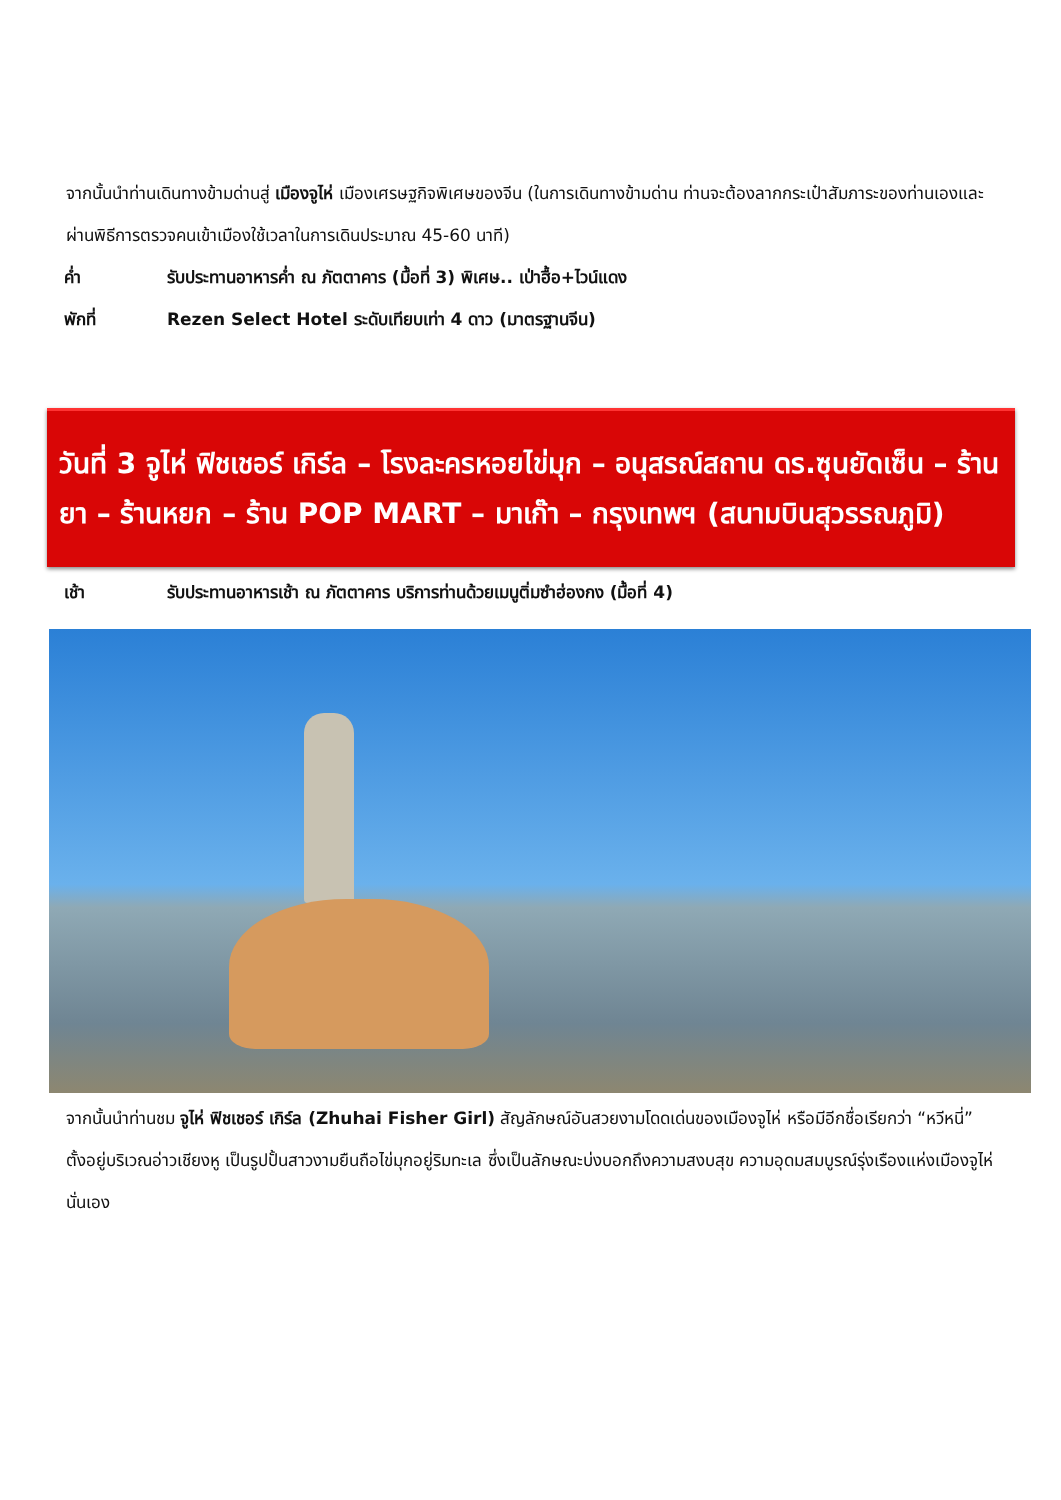จากนั้นนำท่านเดินทางข้ามด่านสู่ เมืองจูไห่ เมืองเศรษฐกิจพิเศษของจีน (ในการเดินทางข้ามด่าน ท่านจะต้องลากกระเป๋าสัมภาระของท่านเองและผ่านพิธีการตรวจคนเข้าเมืองใช้เวลาในการเดินประมาณ 45-60 นาที)
ค่ำ รับประทานอาหารค่ำ ณ ภัตตาคาร (มื้อที่ 3) พิเศษ.. เป่าฮื้อ+ไวน์แดง
พักที่ Rezen Select Hotel ระดับเทียบเท่า 4 ดาว (มาตรฐานจีน)
วันที่ 3 จูไห่ ฟิชเชอร์ เกิร์ล – โรงละครหอยไข่มุก – อนุสรณ์สถาน ดร.ซุนยัดเซ็น – ร้านยา – ร้านหยก – ร้าน POP MART – มาเก๊า – กรุงเทพฯ (สนามบินสุวรรณภูมิ)
เช้า รับประทานอาหารเช้า ณ ภัตตาคาร บริการท่านด้วยเมนูติ่มซำฮ่องกง (มื้อที่ 4)
จากนั้นนำท่านชม จูไห่ ฟิชเชอร์ เกิร์ล (Zhuhai Fisher Girl) สัญลักษณ์อันสวยงามโดดเด่นของเมืองจูไห่ หรือมีอีกชื่อเรียกว่า “หวีหนี่” ตั้งอยู่บริเวณอ่าวเชียงหู เป็นรูปปั้นสาวงามยืนถือไข่มุกอยู่ริมทะเล ซึ่งเป็นลักษณะบ่งบอกถึงความสงบสุข ความอุดมสมบูรณ์รุ่งเรืองแห่งเมืองจูไห่นั่นเอง